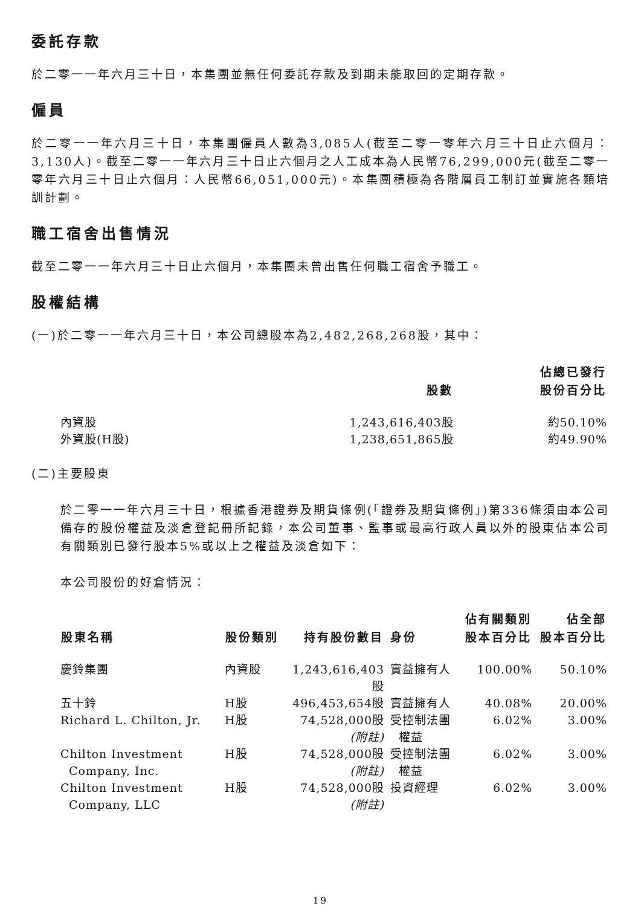委託存款
於二零一一年六月三十日，本集團並無任何委託存款及到期未能取回的定期存款。
僱員
於二零一一年六月三十日，本集團僱員人數為3,085人(截至二零一零年六月三十日止六個月：3,130人)。截至二零一一年六月三十日止六個月之人工成本為人民幣76,299,000元(截至二零一零年六月三十日止六個月：人民幣66,051,000元)。本集團積極為各階層員工制訂並實施各類培訓計劃。
職工宿舍出售情況
截至二零一一年六月三十日止六個月，本集團未曾出售任何職工宿舍予職工。
股權結構
(一)於二零一一年六月三十日，本公司總股本為2,482,268,268股，其中：
| | 股數 | 佔總已發行 股份百分比 |
| --- | --- | --- |
| 內資股 | 1,243,616,403股 | 約50.10% |
| 外資股(H股) | 1,238,651,865股 | 約49.90% |
(二)主要股東
於二零一一年六月三十日，根據香港證券及期貨條例(「證券及期貨條例」)第336條須由本公司備存的股份權益及淡倉登記冊所記錄，本公司董事、監事或最高行政人員以外的股東佔本公司有關類別已發行股本5%或以上之權益及淡倉如下：
本公司股份的好倉情況：
| 股東名稱 | 股份類別 | 持有股份數目 | 身份 | 佔有關類別 股本百分比 | 佔全部 股本百分比 |
| --- | --- | --- | --- | --- | --- |
| 慶鈴集團 | 內資股 | 1,243,616,403股 | 實益擁有人 | 100.00% | 50.10% |
| 五十鈴 | H股 | 496,453,654股 | 實益擁有人 | 40.08% | 20.00% |
| Richard L. Chilton, Jr. | H股 | 74,528,000股 (附註) | 受控制法團 權益 | 6.02% | 3.00% |
| Chilton Investment Company, Inc. | H股 | 74,528,000股 (附註) | 受控制法團 權益 | 6.02% | 3.00% |
| Chilton Investment Company, LLC | H股 | 74,528,000股 (附註) | 投資經理 | 6.02% | 3.00% |
19